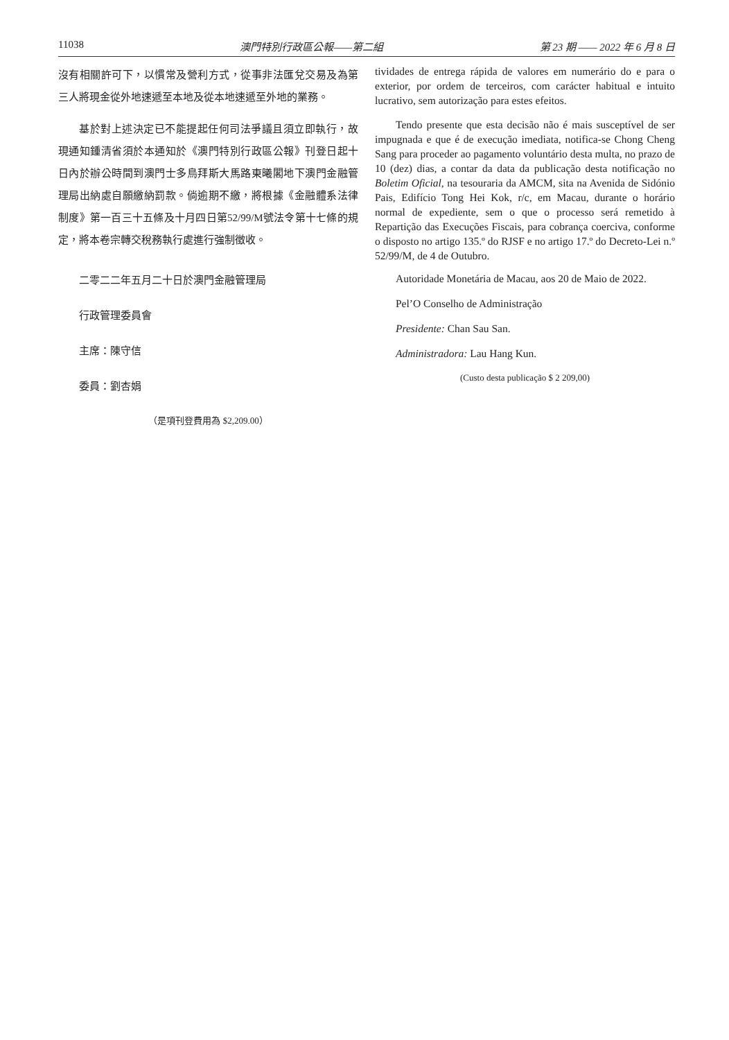11038 澳門特別行政區公報——第二組 第 23 期 —— 2022 年 6 月 8 日
沒有相關許可下，以慣常及營利方式，從事非法匯兌交易及為第三人將現金從外地速遞至本地及從本地速遞至外地的業務。
基於對上述決定已不能提起任何司法爭議且須立即執行，故現通知鍾清省須於本通知於《澳門特別行政區公報》刊登日起十日內於辦公時間到澳門士多鳥拜斯大馬路東曦閣地下澳門金融管理局出納處自願繳納罰款。倘逾期不繳，將根據《金融體系法律制度》第一百三十五條及十月四日第52/99/M號法令第十七條的規定，將本卷宗轉交稅務執行處進行強制徵收。
二零二二年五月二十日於澳門金融管理局
行政管理委員會
主席：陳守信
委員：劉杏娟
（是項刊登費用為 $2,209.00）
tividades de entrega rápida de valores em numerário do e para o exterior, por ordem de terceiros, com carácter habitual e intuito lucrativo, sem autorização para estes efeitos.
Tendo presente que esta decisão não é mais susceptível de ser impugnada e que é de execução imediata, notifica-se Chong Cheng Sang para proceder ao pagamento voluntário desta multa, no prazo de 10 (dez) dias, a contar da data da publicação desta notificação no Boletim Oficial, na tesouraria da AMCM, sita na Avenida de Sidónio Pais, Edifício Tong Hei Kok, r/c, em Macau, durante o horário normal de expediente, sem o que o processo será remetido à Repartição das Execuções Fiscais, para cobrança coerciva, conforme o disposto no artigo 135.º do RJSF e no artigo 17.º do Decreto-Lei n.º 52/99/M, de 4 de Outubro.
Autoridade Monetária de Macau, aos 20 de Maio de 2022.
Pel’O Conselho de Administração
Presidente: Chan Sau San.
Administradora: Lau Hang Kun.
(Custo desta publicação $ 2 209,00)